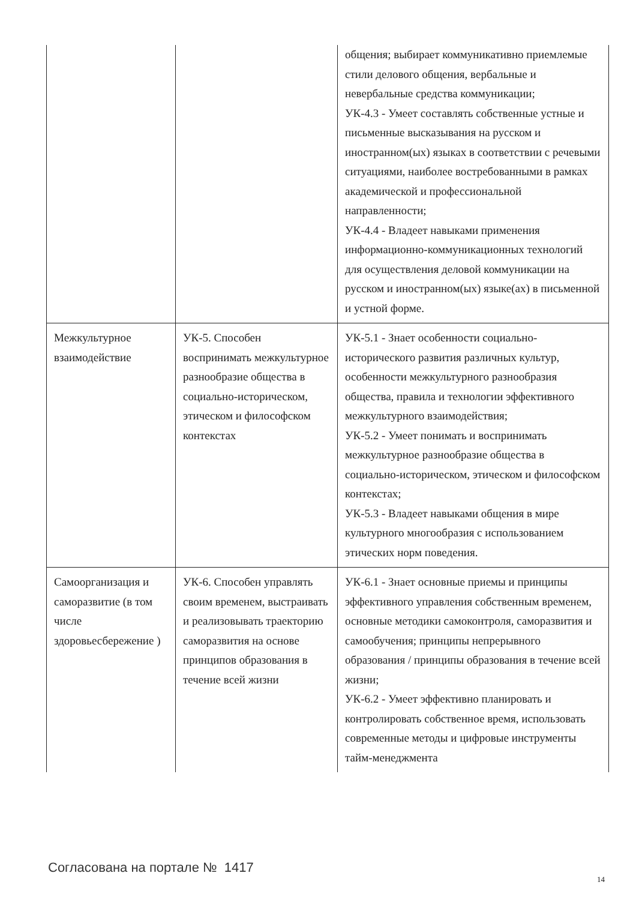| | | общения; выбирает коммуникативно приемлемые стили делового общения, вербальные и невербальные средства коммуникации; УК-4.3 - Умеет составлять собственные устные и письменные высказывания на русском и иностранном(ых) языках в соответствии с речевыми ситуациями, наиболее востребованными в рамках академической и профессиональной направленности; УК-4.4 - Владеет навыками применения информационно-коммуникационных технологий для осуществления деловой коммуникации на русском и иностранном(ых) языке(ах) в письменной и устной форме. |
| Межкультурное взаимодействие | УК-5. Способен воспринимать межкультурное разнообразие общества в социально-историческом, этическом и философском контекстах | УК-5.1 - Знает особенности социально-исторического развития различных культур, особенности межкультурного разнообразия общества, правила и технологии эффективного межкультурного взаимодействия; УК-5.2 - Умеет понимать и воспринимать межкультурное разнообразие общества в социально-историческом, этическом и философском контекстах; УК-5.3 - Владеет навыками общения в мире культурного многообразия с использованием этических норм поведения. |
| Самоорганизация и саморазвитие (в том числе здоровьесбережение ) | УК-6. Способен управлять своим временем, выстраивать и реализовывать траекторию саморазвития на основе принципов образования в течение всей жизни | УК-6.1 - Знает основные приемы и принципы эффективного управления собственным временем, основные методики самоконтроля, саморазвития и самообучения; принципы непрерывного образования / принципы образования в течение всей жизни; УК-6.2 - Умеет эффективно планировать и контролировать собственное время, использовать современные методы и цифровые инструменты тайм-менеджмента |
Согласована на портале № 1417
14